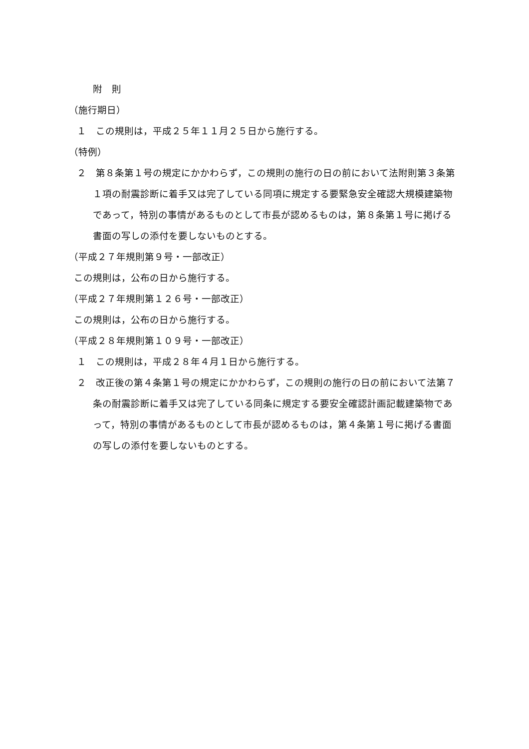附　則
（施行期日）
１　この規則は，平成２５年１１月２５日から施行する。
（特例）
２　第８条第１号の規定にかかわらず，この規則の施行の日の前において法附則第３条第１項の耐震診断に着手又は完了している同項に規定する要緊急安全確認大規模建築物であって，特別の事情があるものとして市長が認めるものは，第８条第１号に掲げる書面の写しの添付を要しないものとする。
（平成２７年規則第９号・一部改正）
この規則は，公布の日から施行する。
（平成２７年規則第１２６号・一部改正）
この規則は，公布の日から施行する。
（平成２８年規則第１０９号・一部改正）
１　この規則は，平成２８年４月１日から施行する。
２　改正後の第４条第１号の規定にかかわらず，この規則の施行の日の前において法第７条の耐震診断に着手又は完了している同条に規定する要安全確認計画記載建築物であって，特別の事情があるものとして市長が認めるものは，第４条第１号に掲げる書面の写しの添付を要しないものとする。